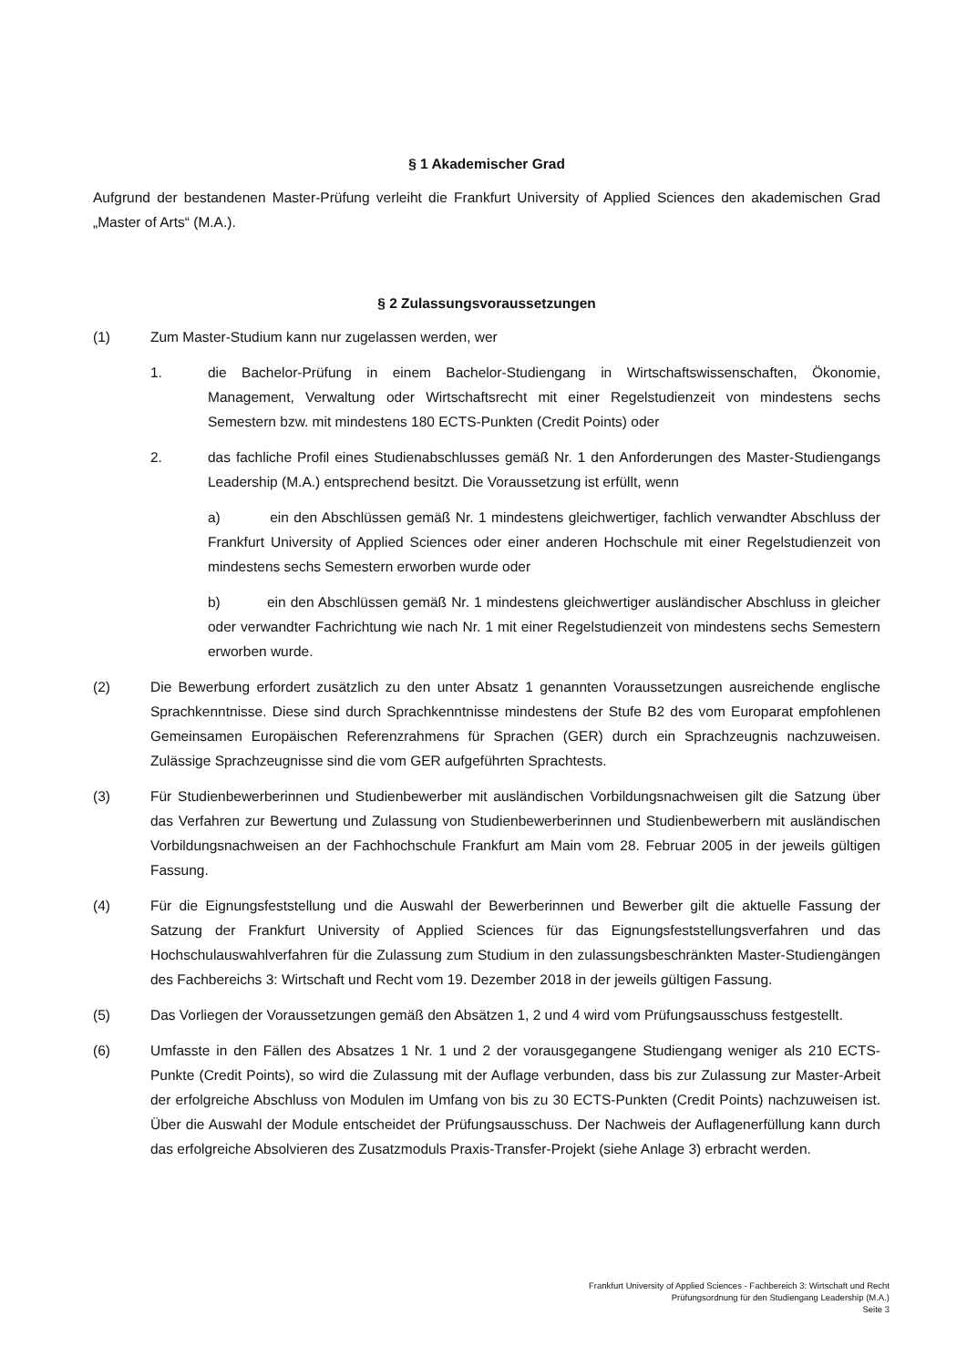§ 1 Akademischer Grad
Aufgrund der bestandenen Master-Prüfung verleiht die Frankfurt University of Applied Sciences den akademischen Grad „Master of Arts“ (M.A.).
§ 2 Zulassungsvoraussetzungen
(1) Zum Master-Studium kann nur zugelassen werden, wer
1. die Bachelor-Prüfung in einem Bachelor-Studiengang in Wirtschaftswissenschaften, Ökonomie, Management, Verwaltung oder Wirtschaftsrecht mit einer Regelstudienzeit von mindestens sechs Semestern bzw. mit mindestens 180 ECTS-Punkten (Credit Points) oder
2. das fachliche Profil eines Studienabschlusses gemäß Nr. 1 den Anforderungen des Master-Studiengangs Leadership (M.A.) entsprechend besitzt. Die Voraussetzung ist erfüllt, wenn
a) ein den Abschlüssen gemäß Nr. 1 mindestens gleichwertiger, fachlich verwandter Abschluss der Frankfurt University of Applied Sciences oder einer anderen Hochschule mit einer Regelstudienzeit von mindestens sechs Semestern erworben wurde oder
b) ein den Abschlüssen gemäß Nr. 1 mindestens gleichwertiger ausländischer Abschluss in gleicher oder verwandter Fachrichtung wie nach Nr. 1 mit einer Regelstudienzeit von mindestens sechs Semestern erworben wurde.
(2) Die Bewerbung erfordert zusätzlich zu den unter Absatz 1 genannten Voraussetzungen ausreichende englische Sprachkenntnisse. Diese sind durch Sprachkenntnisse mindestens der Stufe B2 des vom Europarat empfohlenen Gemeinsamen Europäischen Referenzrahmens für Sprachen (GER) durch ein Sprachzeugnis nachzuweisen. Zulässige Sprachzeugnisse sind die vom GER aufgeführten Sprachtests.
(3) Für Studienbewerberinnen und Studienbewerber mit ausländischen Vorbildungsnachweisen gilt die Satzung über das Verfahren zur Bewertung und Zulassung von Studienbewerberinnen und Studienbewerbern mit ausländischen Vorbildungsnachweisen an der Fachhochschule Frankfurt am Main vom 28. Februar 2005 in der jeweils gültigen Fassung.
(4) Für die Eignungsfeststellung und die Auswahl der Bewerberinnen und Bewerber gilt die aktuelle Fassung der Satzung der Frankfurt University of Applied Sciences für das Eignungsfeststellungsverfahren und das Hochschulauswahlverfahren für die Zulassung zum Studium in den zulassungsbeschränkten Master-Studiengängen des Fachbereichs 3: Wirtschaft und Recht vom 19. Dezember 2018 in der jeweils gültigen Fassung.
(5) Das Vorliegen der Voraussetzungen gemäß den Absätzen 1, 2 und 4 wird vom Prüfungsausschuss festgestellt.
(6) Umfasste in den Fällen des Absatzes 1 Nr. 1 und 2 der vorausgegangene Studiengang weniger als 210 ECTS-Punkte (Credit Points), so wird die Zulassung mit der Auflage verbunden, dass bis zur Zulassung zur Master-Arbeit der erfolgreiche Abschluss von Modulen im Umfang von bis zu 30 ECTS-Punkten (Credit Points) nachzuweisen ist. Über die Auswahl der Module entscheidet der Prüfungsausschuss. Der Nachweis der Auflagenerfüllung kann durch das erfolgreiche Absolvieren des Zusatzmoduls Praxis-Transfer-Projekt (siehe Anlage 3) erbracht werden.
Frankfurt University of Applied Sciences - Fachbereich 3: Wirtschaft und Recht
Prüfungsordnung für den Studiengang Leadership (M.A.)
Seite 3